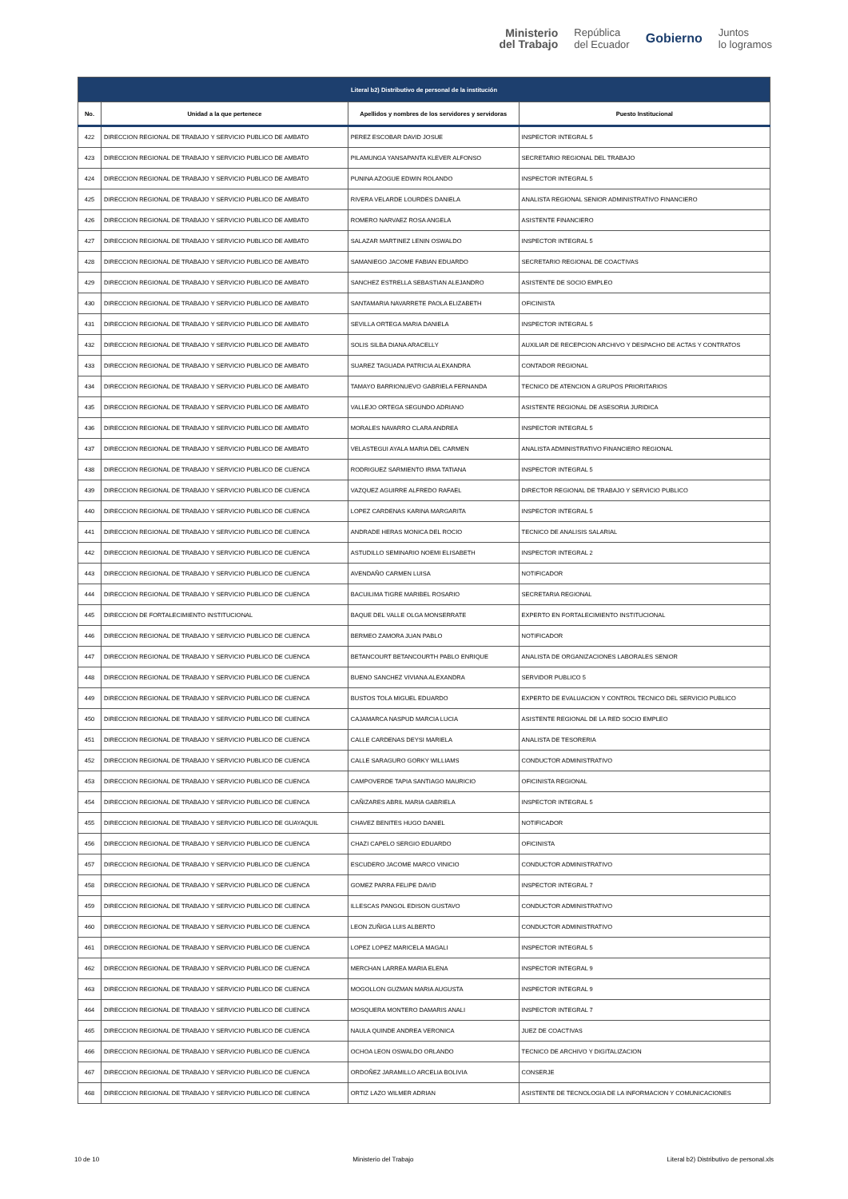Ministerio
del Trabajo República
del Ecuador Gobierno Juntos
lo logramos
| Literal b2) Distributivo de personal de la institución | | | |
| --- | --- | --- | --- |
| No. | Unidad a la que pertenece | Apellidos y nombres de los servidores y servidoras | Puesto Institucional |
| 422 | DIRECCION REGIONAL DE TRABAJO Y SERVICIO PUBLICO DE AMBATO | PEREZ ESCOBAR DAVID JOSUE | INSPECTOR INTEGRAL 5 |
| 423 | DIRECCION REGIONAL DE TRABAJO Y SERVICIO PUBLICO DE AMBATO | PILAMUNGA YANSAPANTA KLEVER ALFONSO | SECRETARIO REGIONAL DEL TRABAJO |
| 424 | DIRECCION REGIONAL DE TRABAJO Y SERVICIO PUBLICO DE AMBATO | PUNINA AZOGUE EDWIN ROLANDO | INSPECTOR INTEGRAL 5 |
| 425 | DIRECCION REGIONAL DE TRABAJO Y SERVICIO PUBLICO DE AMBATO | RIVERA VELARDE LOURDES DANIELA | ANALISTA REGIONAL SENIOR ADMINISTRATIVO FINANCIERO |
| 426 | DIRECCION REGIONAL DE TRABAJO Y SERVICIO PUBLICO DE AMBATO | ROMERO NARVAEZ ROSA ANGELA | ASISTENTE FINANCIERO |
| 427 | DIRECCION REGIONAL DE TRABAJO Y SERVICIO PUBLICO DE AMBATO | SALAZAR MARTINEZ LENIN OSWALDO | INSPECTOR INTEGRAL 5 |
| 428 | DIRECCION REGIONAL DE TRABAJO Y SERVICIO PUBLICO DE AMBATO | SAMANIEGO JACOME FABIAN EDUARDO | SECRETARIO REGIONAL DE COACTIVAS |
| 429 | DIRECCION REGIONAL DE TRABAJO Y SERVICIO PUBLICO DE AMBATO | SANCHEZ ESTRELLA SEBASTIAN ALEJANDRO | ASISTENTE DE SOCIO EMPLEO |
| 430 | DIRECCION REGIONAL DE TRABAJO Y SERVICIO PUBLICO DE AMBATO | SANTAMARIA NAVARRETE PAOLA ELIZABETH | OFICINISTA |
| 431 | DIRECCION REGIONAL DE TRABAJO Y SERVICIO PUBLICO DE AMBATO | SEVILLA ORTEGA MARIA DANIELA | INSPECTOR INTEGRAL 5 |
| 432 | DIRECCION REGIONAL DE TRABAJO Y SERVICIO PUBLICO DE AMBATO | SOLIS SILBA DIANA ARACELLY | AUXILIAR DE RECEPCION ARCHIVO Y DESPACHO DE ACTAS Y CONTRATOS |
| 433 | DIRECCION REGIONAL DE TRABAJO Y SERVICIO PUBLICO DE AMBATO | SUAREZ TAGUADA PATRICIA ALEXANDRA | CONTADOR REGIONAL |
| 434 | DIRECCION REGIONAL DE TRABAJO Y SERVICIO PUBLICO DE AMBATO | TAMAYO BARRIONUEVO GABRIELA FERNANDA | TECNICO DE ATENCION A GRUPOS PRIORITARIOS |
| 435 | DIRECCION REGIONAL DE TRABAJO Y SERVICIO PUBLICO DE AMBATO | VALLEJO ORTEGA SEGUNDO ADRIANO | ASISTENTE REGIONAL DE ASESORIA JURIDICA |
| 436 | DIRECCION REGIONAL DE TRABAJO Y SERVICIO PUBLICO DE AMBATO | MORALES NAVARRO CLARA ANDREA | INSPECTOR INTEGRAL 5 |
| 437 | DIRECCION REGIONAL DE TRABAJO Y SERVICIO PUBLICO DE AMBATO | VELASTEGUI AYALA MARIA DEL CARMEN | ANALISTA ADMINISTRATIVO FINANCIERO REGIONAL |
| 438 | DIRECCION REGIONAL DE TRABAJO Y SERVICIO PUBLICO DE CUENCA | RODRIGUEZ SARMIENTO IRMA TATIANA | INSPECTOR INTEGRAL 5 |
| 439 | DIRECCION REGIONAL DE TRABAJO Y SERVICIO PUBLICO DE CUENCA | VAZQUEZ AGUIRRE ALFREDO RAFAEL | DIRECTOR REGIONAL DE TRABAJO Y SERVICIO PUBLICO |
| 440 | DIRECCION REGIONAL DE TRABAJO Y SERVICIO PUBLICO DE CUENCA | LOPEZ CARDENAS KARINA MARGARITA | INSPECTOR INTEGRAL 5 |
| 441 | DIRECCION REGIONAL DE TRABAJO Y SERVICIO PUBLICO DE CUENCA | ANDRADE HERAS MONICA DEL ROCIO | TECNICO DE ANALISIS SALARIAL |
| 442 | DIRECCION REGIONAL DE TRABAJO Y SERVICIO PUBLICO DE CUENCA | ASTUDILLO SEMINARIO NOEMI ELISABETH | INSPECTOR INTEGRAL 2 |
| 443 | DIRECCION REGIONAL DE TRABAJO Y SERVICIO PUBLICO DE CUENCA | AVENDAÑO CARMEN LUISA | NOTIFICADOR |
| 444 | DIRECCION REGIONAL DE TRABAJO Y SERVICIO PUBLICO DE CUENCA | BACUILIMA TIGRE MARIBEL ROSARIO | SECRETARIA REGIONAL |
| 445 | DIRECCION DE FORTALECIMIENTO INSTITUCIONAL | BAQUE DEL VALLE OLGA MONSERRATE | EXPERTO EN FORTALECIMIENTO INSTITUCIONAL |
| 446 | DIRECCION REGIONAL DE TRABAJO Y SERVICIO PUBLICO DE CUENCA | BERMEO ZAMORA JUAN PABLO | NOTIFICADOR |
| 447 | DIRECCION REGIONAL DE TRABAJO Y SERVICIO PUBLICO DE CUENCA | BETANCOURT BETANCOURTH PABLO ENRIQUE | ANALISTA DE ORGANIZACIONES LABORALES SENIOR |
| 448 | DIRECCION REGIONAL DE TRABAJO Y SERVICIO PUBLICO DE CUENCA | BUENO SANCHEZ VIVIANA ALEXANDRA | SERVIDOR PUBLICO 5 |
| 449 | DIRECCION REGIONAL DE TRABAJO Y SERVICIO PUBLICO DE CUENCA | BUSTOS TOLA MIGUEL EDUARDO | EXPERTO DE EVALUACION Y CONTROL TECNICO DEL SERVICIO PUBLICO |
| 450 | DIRECCION REGIONAL DE TRABAJO Y SERVICIO PUBLICO DE CUENCA | CAJAMARCA NASPUD MARCIA LUCIA | ASISTENTE REGIONAL DE LA RED SOCIO EMPLEO |
| 451 | DIRECCION REGIONAL DE TRABAJO Y SERVICIO PUBLICO DE CUENCA | CALLE CARDENAS DEYSI MARIELA | ANALISTA DE TESORERIA |
| 452 | DIRECCION REGIONAL DE TRABAJO Y SERVICIO PUBLICO DE CUENCA | CALLE SARAGURO GORKY WILLIAMS | CONDUCTOR ADMINISTRATIVO |
| 453 | DIRECCION REGIONAL DE TRABAJO Y SERVICIO PUBLICO DE CUENCA | CAMPOVERDE TAPIA SANTIAGO MAURICIO | OFICINISTA REGIONAL |
| 454 | DIRECCION REGIONAL DE TRABAJO Y SERVICIO PUBLICO DE CUENCA | CAÑIZARES ABRIL MARIA GABRIELA | INSPECTOR INTEGRAL 5 |
| 455 | DIRECCION REGIONAL DE TRABAJO Y SERVICIO PUBLICO DE GUAYAQUIL | CHAVEZ BENITES HUGO DANIEL | NOTIFICADOR |
| 456 | DIRECCION REGIONAL DE TRABAJO Y SERVICIO PUBLICO DE CUENCA | CHAZI CAPELO SERGIO EDUARDO | OFICINISTA |
| 457 | DIRECCION REGIONAL DE TRABAJO Y SERVICIO PUBLICO DE CUENCA | ESCUDERO JACOME MARCO VINICIO | CONDUCTOR ADMINISTRATIVO |
| 458 | DIRECCION REGIONAL DE TRABAJO Y SERVICIO PUBLICO DE CUENCA | GOMEZ PARRA FELIPE DAVID | INSPECTOR INTEGRAL 7 |
| 459 | DIRECCION REGIONAL DE TRABAJO Y SERVICIO PUBLICO DE CUENCA | ILLESCAS PANGOL EDISON GUSTAVO | CONDUCTOR ADMINISTRATIVO |
| 460 | DIRECCION REGIONAL DE TRABAJO Y SERVICIO PUBLICO DE CUENCA | LEON ZUÑIGA LUIS ALBERTO | CONDUCTOR ADMINISTRATIVO |
| 461 | DIRECCION REGIONAL DE TRABAJO Y SERVICIO PUBLICO DE CUENCA | LOPEZ LOPEZ MARICELA MAGALI | INSPECTOR INTEGRAL 5 |
| 462 | DIRECCION REGIONAL DE TRABAJO Y SERVICIO PUBLICO DE CUENCA | MERCHAN LARREA MARIA ELENA | INSPECTOR INTEGRAL 9 |
| 463 | DIRECCION REGIONAL DE TRABAJO Y SERVICIO PUBLICO DE CUENCA | MOGOLLON GUZMAN MARIA AUGUSTA | INSPECTOR INTEGRAL 9 |
| 464 | DIRECCION REGIONAL DE TRABAJO Y SERVICIO PUBLICO DE CUENCA | MOSQUERA MONTERO DAMARIS ANALI | INSPECTOR INTEGRAL 7 |
| 465 | DIRECCION REGIONAL DE TRABAJO Y SERVICIO PUBLICO DE CUENCA | NAULA QUINDE ANDREA VERONICA | JUEZ DE COACTIVAS |
| 466 | DIRECCION REGIONAL DE TRABAJO Y SERVICIO PUBLICO DE CUENCA | OCHOA LEON OSWALDO ORLANDO | TECNICO DE ARCHIVO Y DIGITALIZACION |
| 467 | DIRECCION REGIONAL DE TRABAJO Y SERVICIO PUBLICO DE CUENCA | ORDOÑEZ JARAMILLO ARCELIA BOLIVIA | CONSERJE |
| 468 | DIRECCION REGIONAL DE TRABAJO Y SERVICIO PUBLICO DE CUENCA | ORTIZ LAZO WILMER ADRIAN | ASISTENTE DE TECNOLOGIA DE LA INFORMACION Y COMUNICACIONES |
10 de 10 Ministerio del Trabajo Literal b2) Distributivo de personal.xls